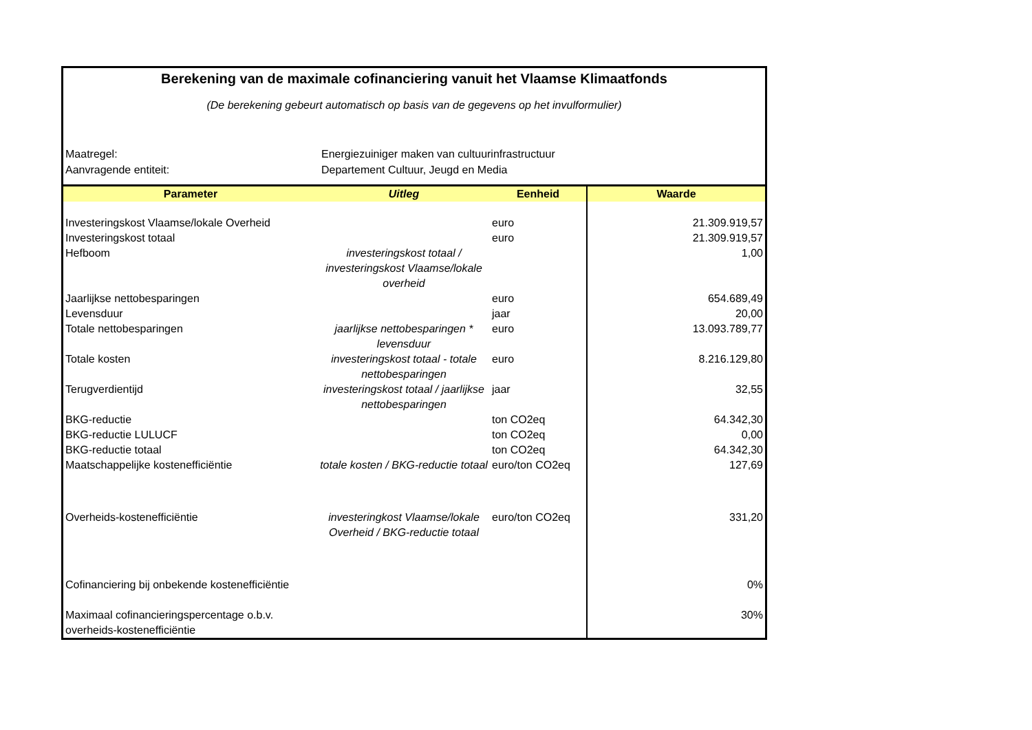Berekening van de maximale cofinanciering vanuit het Vlaamse Klimaatfonds
(De berekening gebeurt automatisch op basis van de gegevens op het invulformulier)
Maatregel: Energiezuiniger maken van cultuurinfrastructuur
Aanvragende entiteit: Departement Cultuur, Jeugd en Media
| Parameter | Uitleg | Eenheid | Waarde |
| --- | --- | --- | --- |
| Investeringskost Vlaamse/lokale Overheid | | euro | 21.309.919,57 |
| Investeringskost totaal | | euro | 21.309.919,57 |
| Hefboom | investeringskost totaal / investeringskost Vlaamse/lokale overheid | | 1,00 |
| Jaarlijkse nettobesparingen | | euro | 654.689,49 |
| Levensduur | | jaar | 20,00 |
| Totale nettobesparingen | jaarlijkse nettobesparingen * levensduur | euro | 13.093.789,77 |
| Totale kosten | investeringskost totaal - totale nettobesparingen | euro | 8.216.129,80 |
| Terugverdientijd | investeringskost totaal / jaarlijkse nettobesparingen | jaar | 32,55 |
| BKG-reductie | | ton CO2eq | 64.342,30 |
| BKG-reductie LULUCF | | ton CO2eq | 0,00 |
| BKG-reductie totaal | | ton CO2eq | 64.342,30 |
| Maatschappelijke kostenefficiëntie | totale kosten / BKG-reductie totaal | euro/ton CO2eq | 127,69 |
| Overheids-kostenefficiëntie | investeringkost Vlaamse/lokale Overheid / BKG-reductie totaal | euro/ton CO2eq | 331,20 |
| Cofinanciering bij onbekende kostenefficiëntie | | | 0% |
| Maximaal cofinancieringspercentage o.b.v. overheids-kostenefficiëntie | | | 30% |